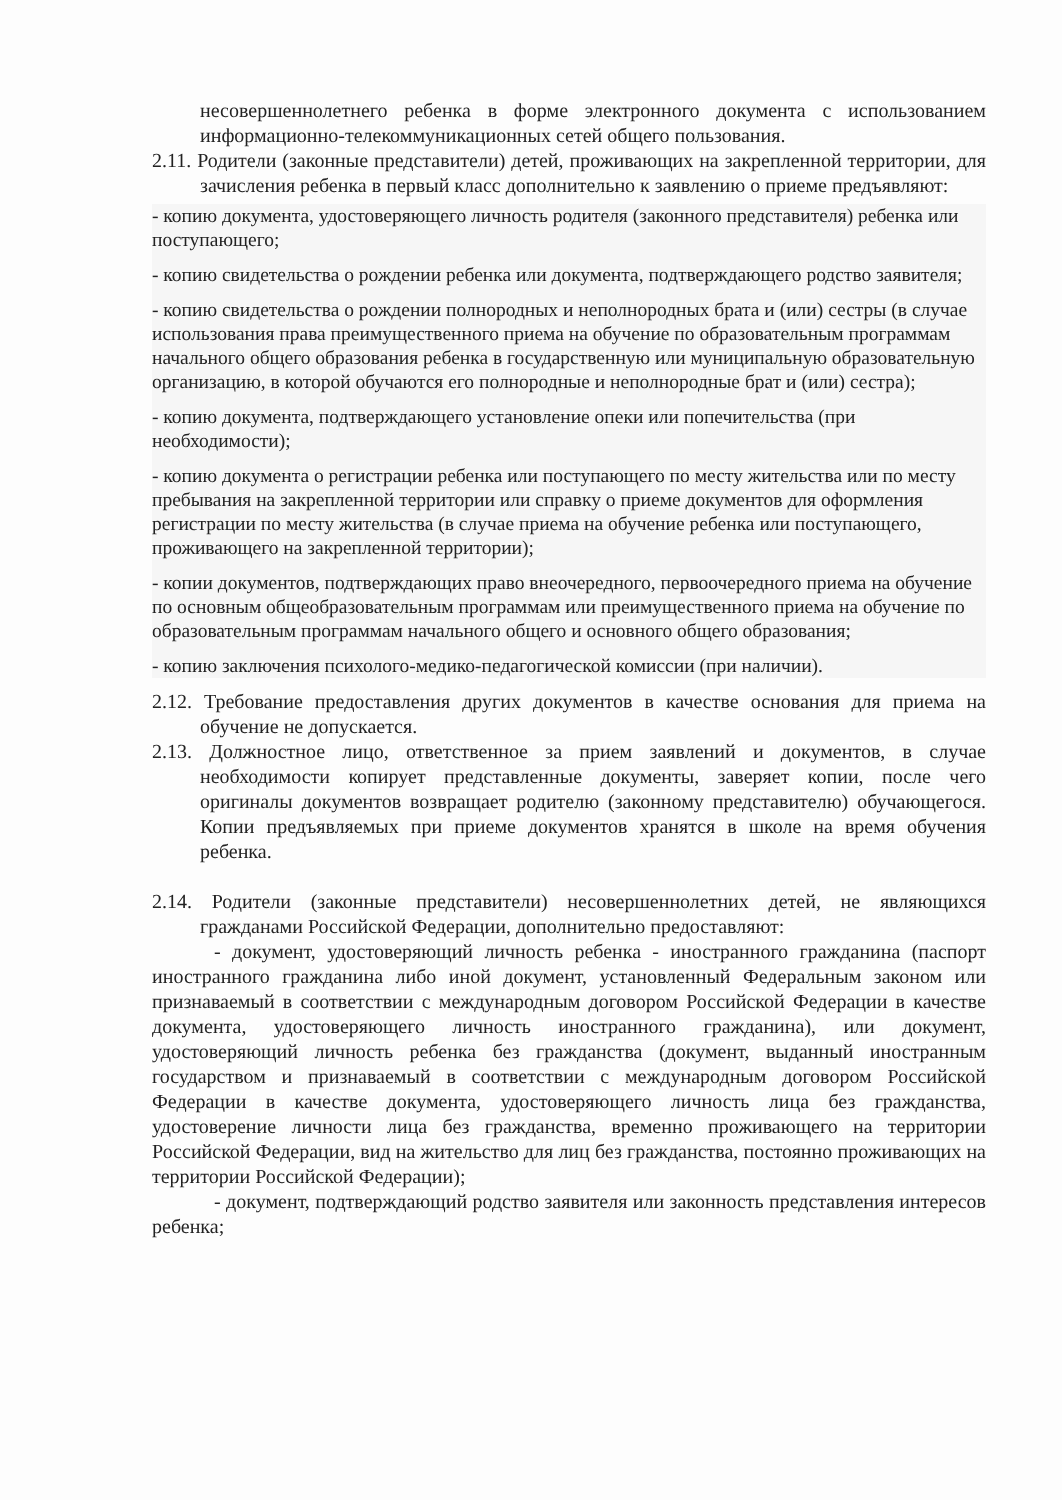несовершеннолетнего ребенка в форме электронного документа с использованием информационно-телекоммуникационных сетей общего пользования.
2.11. Родители (законные представители) детей, проживающих на закрепленной территории, для зачисления ребенка в первый класс дополнительно к заявлению о приеме предъявляют:
- копию документа, удостоверяющего личность родителя (законного представителя) ребенка или поступающего;
- копию свидетельства о рождении ребенка или документа, подтверждающего родство заявителя;
- копию свидетельства о рождении полнородных и неполнородных брата и (или) сестры (в случае использования права преимущественного приема на обучение по образовательным программам начального общего образования ребенка в государственную или муниципальную образовательную организацию, в которой обучаются его полнородные и неполнородные брат и (или) сестра);
- копию документа, подтверждающего установление опеки или попечительства (при необходимости);
- копию документа о регистрации ребенка или поступающего по месту жительства или по месту пребывания на закрепленной территории или справку о приеме документов для оформления регистрации по месту жительства (в случае приема на обучение ребенка или поступающего, проживающего на закрепленной территории);
- копии документов, подтверждающих право внеочередного, первоочередного приема на обучение по основным общеобразовательным программам или преимущественного приема на обучение по образовательным программам начального общего и основного общего образования;
- копию заключения психолого-медико-педагогической комиссии (при наличии).
2.12. Требование предоставления других документов в качестве основания для приема на обучение не допускается.
2.13. Должностное лицо, ответственное за прием заявлений и документов, в случае необходимости копирует представленные документы, заверяет копии, после чего оригиналы документов возвращает родителю (законному представителю) обучающегося. Копии предъявляемых при приеме документов хранятся в школе на время обучения ребенка.
2.14. Родители (законные представители) несовершеннолетних детей, не являющихся гражданами Российской Федерации, дополнительно предоставляют:
- документ, удостоверяющий личность ребенка - иностранного гражданина (паспорт иностранного гражданина либо иной документ, установленный Федеральным законом или признаваемый в соответствии с международным договором Российской Федерации в качестве документа, удостоверяющего личность иностранного гражданина), или документ, удостоверяющий личность ребенка без гражданства (документ, выданный иностранным государством и признаваемый в соответствии с международным договором Российской Федерации в качестве документа, удостоверяющего личность лица без гражданства, удостоверение личности лица без гражданства, временно проживающего на территории Российской Федерации, вид на жительство для лиц без гражданства, постоянно проживающих на территории Российской Федерации);
- документ, подтверждающий родство заявителя или законность представления интересов ребенка;